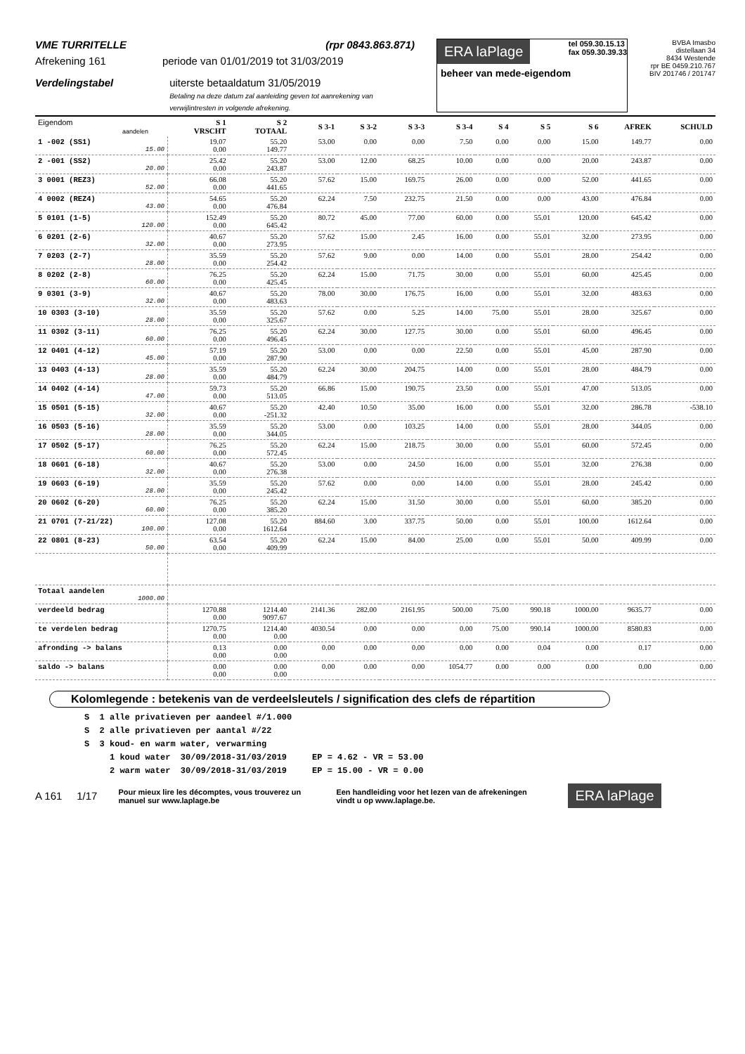VME TURRITELLE (rpr 0843.863.871)
Afrekening 161 periode van 01/01/2019 tot 31/03/2019
Verdelingstabel uiterste betaaldatum 31/05/2019
Betaling na deze datum zal aanleiding geven tot aanrekening van verwijlintresten in volgende afrekening.
ERA laPlage tel 059.30.15.13
fax 059.30.39.33
beheer van mede-eigendom
BVBA Imasbo
distellaan 34
8434 Westende
rpr BE 0459.210.767
BIV 201746 / 201747
| Eigendom aandelen | S 1 VRSCHT | S 2 TOTAAL | S 3-1 | S 3-2 | S 3-3 | S 3-4 | S 4 | S 5 | S 6 | AFREK | SCHULD |
| --- | --- | --- | --- | --- | --- | --- | --- | --- | --- | --- | --- |
| 1 -002 (SS1) 15.00 | 19.07 0.00 | 55.20 149.77 | 53.00 | 0.00 | 0.00 | 7.50 | 0.00 | 0.00 | 15.00 | 149.77 | 0.00 |
| 2 -001 (SS2) 20.00 | 25.42 0.00 | 55.20 243.87 | 53.00 | 12.00 | 68.25 | 10.00 | 0.00 | 0.00 | 20.00 | 243.87 | 0.00 |
| 3 0001 (REZ3) 52.00 | 66.08 0.00 | 55.20 441.65 | 57.62 | 15.00 | 169.75 | 26.00 | 0.00 | 0.00 | 52.00 | 441.65 | 0.00 |
| 4 0002 (REZ4) 43.00 | 54.65 0.00 | 55.20 476.84 | 62.24 | 7.50 | 232.75 | 21.50 | 0.00 | 0.00 | 43.00 | 476.84 | 0.00 |
| 5 0101 (1-5) 120.00 | 152.49 0.00 | 55.20 645.42 | 80.72 | 45.00 | 77.00 | 60.00 | 0.00 | 55.01 | 120.00 | 645.42 | 0.00 |
| 6 0201 (2-6) 32.00 | 40.67 0.00 | 55.20 273.95 | 57.62 | 15.00 | 2.45 | 16.00 | 0.00 | 55.01 | 32.00 | 273.95 | 0.00 |
| 7 0203 (2-7) 28.00 | 35.59 0.00 | 55.20 254.42 | 57.62 | 9.00 | 0.00 | 14.00 | 0.00 | 55.01 | 28.00 | 254.42 | 0.00 |
| 8 0202 (2-8) 60.00 | 76.25 0.00 | 55.20 425.45 | 62.24 | 15.00 | 71.75 | 30.00 | 0.00 | 55.01 | 60.00 | 425.45 | 0.00 |
| 9 0301 (3-9) 32.00 | 40.67 0.00 | 55.20 483.63 | 78.00 | 30.00 | 176.75 | 16.00 | 0.00 | 55.01 | 32.00 | 483.63 | 0.00 |
| 10 0303 (3-10) 28.00 | 35.59 0.00 | 55.20 325.67 | 57.62 | 0.00 | 5.25 | 14.00 | 75.00 | 55.01 | 28.00 | 325.67 | 0.00 |
| 11 0302 (3-11) 60.00 | 76.25 0.00 | 55.20 496.45 | 62.24 | 30.00 | 127.75 | 30.00 | 0.00 | 55.01 | 60.00 | 496.45 | 0.00 |
| 12 0401 (4-12) 45.00 | 57.19 0.00 | 55.20 287.90 | 53.00 | 0.00 | 0.00 | 22.50 | 0.00 | 55.01 | 45.00 | 287.90 | 0.00 |
| 13 0403 (4-13) 28.00 | 35.59 0.00 | 55.20 484.79 | 62.24 | 30.00 | 204.75 | 14.00 | 0.00 | 55.01 | 28.00 | 484.79 | 0.00 |
| 14 0402 (4-14) 47.00 | 59.73 0.00 | 55.20 513.05 | 66.86 | 15.00 | 190.75 | 23.50 | 0.00 | 55.01 | 47.00 | 513.05 | 0.00 |
| 15 0501 (5-15) 32.00 | 40.67 0.00 | 55.20 -251.32 | 42.40 | 10.50 | 35.00 | 16.00 | 0.00 | 55.01 | 32.00 | 286.78 | -538.10 |
| 16 0503 (5-16) 28.00 | 35.59 0.00 | 55.20 344.05 | 53.00 | 0.00 | 103.25 | 14.00 | 0.00 | 55.01 | 28.00 | 344.05 | 0.00 |
| 17 0502 (5-17) 60.00 | 76.25 0.00 | 55.20 572.45 | 62.24 | 15.00 | 218.75 | 30.00 | 0.00 | 55.01 | 60.00 | 572.45 | 0.00 |
| 18 0601 (6-18) 32.00 | 40.67 0.00 | 55.20 276.38 | 53.00 | 0.00 | 24.50 | 16.00 | 0.00 | 55.01 | 32.00 | 276.38 | 0.00 |
| 19 0603 (6-19) 28.00 | 35.59 0.00 | 55.20 245.42 | 57.62 | 0.00 | 0.00 | 14.00 | 0.00 | 55.01 | 28.00 | 245.42 | 0.00 |
| 20 0602 (6-20) 60.00 | 76.25 0.00 | 55.20 385.20 | 62.24 | 15.00 | 31.50 | 30.00 | 0.00 | 55.01 | 60.00 | 385.20 | 0.00 |
| 21 0701 (7-21/22) 100.00 | 127.08 0.00 | 55.20 1612.64 | 884.60 | 3.00 | 337.75 | 50.00 | 0.00 | 55.01 | 100.00 | 1612.64 | 0.00 |
| 22 0801 (8-23) 50.00 | 63.54 0.00 | 55.20 409.99 | 62.24 | 15.00 | 84.00 | 25.00 | 0.00 | 55.01 | 50.00 | 409.99 | 0.00 |
| Totaal aandelen 1000.00 | | | | | | | | | | | |
| verdeeld bedrag | 1270.88 0.00 | 1214.40 9097.67 | 2141.36 | 282.00 | 2161.95 | 500.00 | 75.00 | 990.18 | 1000.00 | 9635.77 | 0.00 |
| te verdelen bedrag | 1270.75 0.00 | 1214.40 0.00 | 4030.54 | 0.00 | 0.00 | 0.00 | 75.00 | 990.14 | 1000.00 | 8580.83 | 0.00 |
| afronding -> balans | 0.13 0.00 | 0.00 0.00 | 0.00 | 0.00 | 0.00 | 0.00 | 0.00 | 0.04 | 0.00 | 0.17 | 0.00 |
| saldo -> balans | 0.00 0.00 | 0.00 0.00 | 0.00 | 0.00 | 0.00 | 1054.77 | 0.00 | 0.00 | 0.00 | 0.00 | 0.00 |
Kolomlegende : betekenis van de verdeelsleutels / signification des clefs de répartition
S 1 alle privatieven per aandeel #/1.000 S 2 alle privatieven per aantal #/22 S 3 koud- en warm water, verwarming 1 koud water 30/09/2018-31/03/2019 EP = 4.62 - VR = 53.00 2 warm water 30/09/2018-31/03/2019 EP = 15.00 - VR = 0.00
A 161 1/17 Pour mieux lire les décomptes, vous trouverez un manuel sur www.laplage.be Een handleiding voor het lezen van de afrekeningen vindt u op www.laplage.be. ERA laPlage